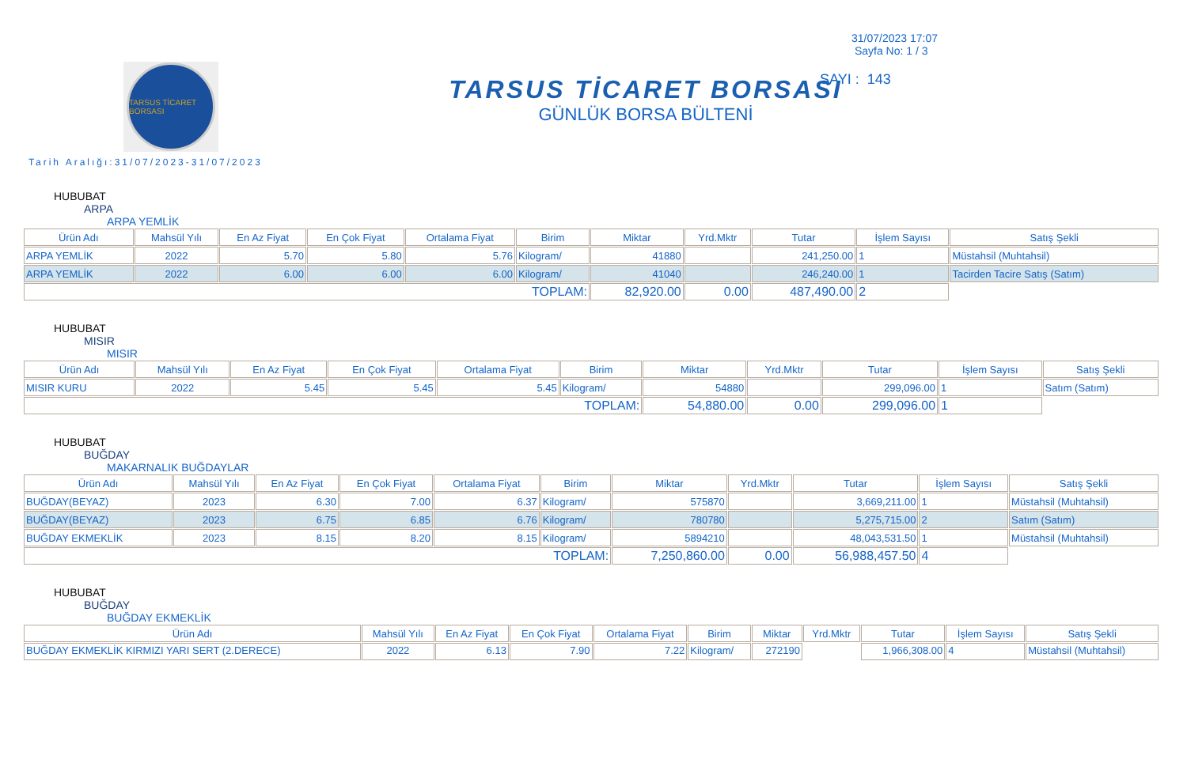TARSUS TİCARET BORSASI
Tarih Aralığı:31/07/2023-31/07/2023
TARSUS TİCARET BORSASI
GÜNLÜK BORSA BÜLTENİ
31/07/2023 17:07
Sayfa No: 1 / 3
SAYI : 143
HUBUBAT
ARPA
ARPA YEMLİK
| Ürün Adı | Mahsül Yılı | En Az Fiyat | En Çok Fiyat | Ortalama Fiyat | Birim | Miktar | Yrd.Mktr | Tutar | İşlem Sayısı | Satış Şekli |
| --- | --- | --- | --- | --- | --- | --- | --- | --- | --- | --- |
| ARPA YEMLİK | 2022 | 5.70 | 5.80 | 5.76 | Kilogram/ | 41880 | | 241,250.00 | 1 | Müstahsil (Muhtahsil) |
| ARPA YEMLİK | 2022 | 6.00 | 6.00 | 6.00 | Kilogram/ | 41040 | | 246,240.00 | 1 | Tacirden Tacire Satış (Satım) |
| TOPLAM: | | | | | | 82,920.00 | 0.00 | 487,490.00 | 2 | |
HUBUBAT
MISIR
MISIR
| Ürün Adı | Mahsül Yılı | En Az Fiyat | En Çok Fiyat | Ortalama Fiyat | Birim | Miktar | Yrd.Mktr | Tutar | İşlem Sayısı | Satış Şekli |
| --- | --- | --- | --- | --- | --- | --- | --- | --- | --- | --- |
| MISIR KURU | 2022 | 5.45 | 5.45 | 5.45 | Kilogram/ | 54880 | | 299,096.00 | 1 | Satım (Satım) |
| TOPLAM: | | | | | | 54,880.00 | 0.00 | 299,096.00 | 1 | |
HUBUBAT
BUĞDAY
MAKARNALIK BUĞDAYLAR
| Ürün Adı | Mahsül Yılı | En Az Fiyat | En Çok Fiyat | Ortalama Fiyat | Birim | Miktar | Yrd.Mktr | Tutar | İşlem Sayısı | Satış Şekli |
| --- | --- | --- | --- | --- | --- | --- | --- | --- | --- | --- |
| BUĞDAY(BEYAZ) | 2023 | 6.30 | 7.00 | 6.37 | Kilogram/ | 575870 | | 3,669,211.00 | 1 | Müstahsil (Muhtahsil) |
| BUĞDAY(BEYAZ) | 2023 | 6.75 | 6.85 | 6.76 | Kilogram/ | 780780 | | 5,275,715.00 | 2 | Satım (Satım) |
| BUĞDAY EKMEKLİK | 2023 | 8.15 | 8.20 | 8.15 | Kilogram/ | 5894210 | | 48,043,531.50 | 1 | Müstahsil (Muhtahsil) |
| TOPLAM: | | | | | | 7,250,860.00 | 0.00 | 56,988,457.50 | 4 | |
HUBUBAT
BUĞDAY
BUĞDAY EKMEKLİK
| Ürün Adı | Mahsül Yılı | En Az Fiyat | En Çok Fiyat | Ortalama Fiyat | Birim | Miktar | Yrd.Mktr | Tutar | İşlem Sayısı | Satış Şekli |
| --- | --- | --- | --- | --- | --- | --- | --- | --- | --- | --- |
| BUĞDAY EKMEKLİK KIRMIZI YARI SERT (2.DERECE) | 2022 | 6.13 | 7.90 | 7.22 | Kilogram/ | 272190 | | 1,966,308.00 | 4 | Müstahsil (Muhtahsil) |